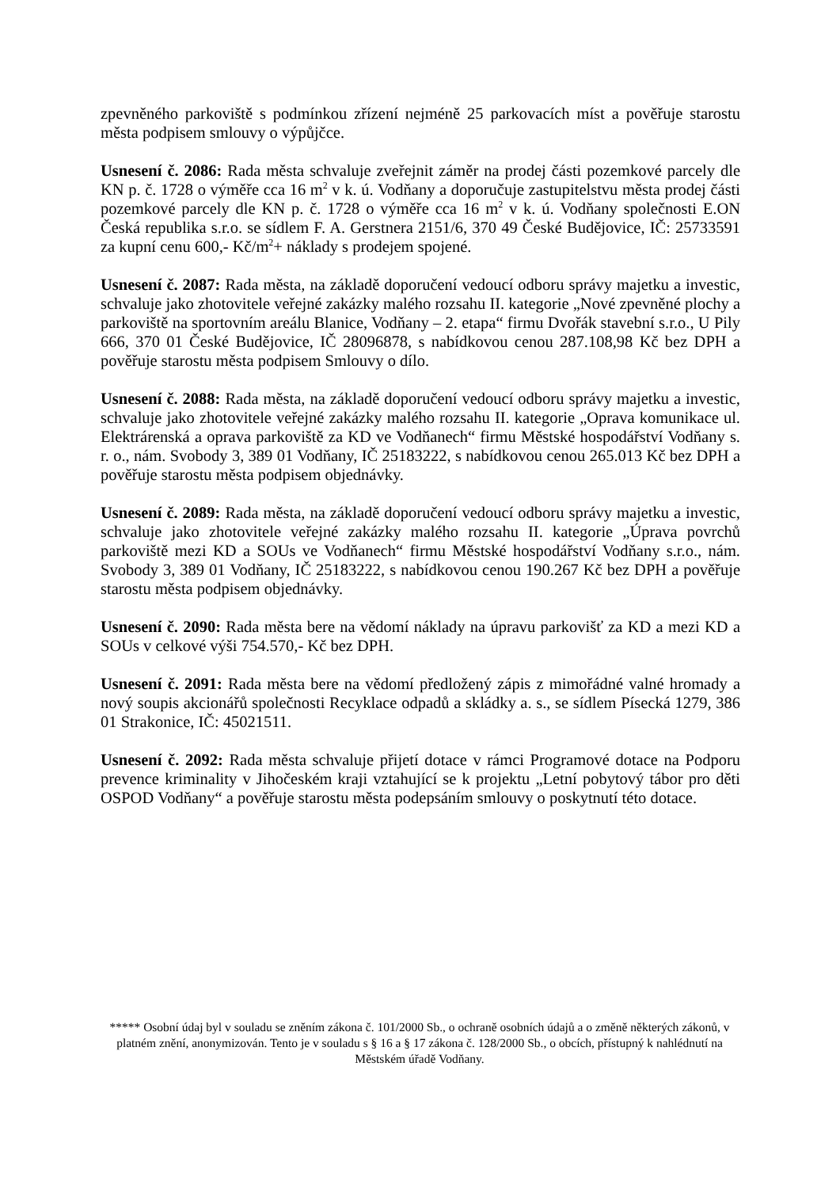zpevněného parkoviště s podmínkou zřízení nejméně 25 parkovacích míst a pověřuje starostu města podpisem smlouvy o výpůjčce.
Usnesení č. 2086: Rada města schvaluje zveřejnit záměr na prodej části pozemkové parcely dle KN p. č. 1728 o výměře cca 16 m<sup>2</sup> v k. ú. Vodňany a doporučuje zastupitelstvu města prodej části pozemkové parcely dle KN p. č. 1728 o výměře cca 16 m<sup>2</sup> v k. ú. Vodňany společnosti E.ON Česká republika s.r.o. se sídlem F. A. Gerstnera 2151/6, 370 49 České Budějovice, IČ: 25733591 za kupní cenu 600,- Kč/m<sup>2</sup>+ náklady s prodejem spojené.
Usnesení č. 2087: Rada města, na základě doporučení vedoucí odboru správy majetku a investic, schvaluje jako zhotovitele veřejné zakázky malého rozsahu II. kategorie „Nové zpevněné plochy a parkoviště na sportovním areálu Blanice, Vodňany – 2. etapa“ firmu Dvořák stavební s.r.o., U Pily 666, 370 01 České Budějovice, IČ 28096878, s nabídkovou cenou 287.108,98 Kč bez DPH a pověřuje starostu města podpisem Smlouvy o dílo.
Usnesení č. 2088: Rada města, na základě doporučení vedoucí odboru správy majetku a investic, schvaluje jako zhotovitele veřejné zakázky malého rozsahu II. kategorie „Oprava komunikace ul. Elektrárenská a oprava parkoviště za KD ve Vodňanech“ firmu Městské hospodářství Vodňany s. r. o., nám. Svobody 3, 389 01 Vodňany, IČ 25183222, s nabídkovou cenou 265.013 Kč bez DPH a pověřuje starostu města podpisem objednávky.
Usnesení č. 2089: Rada města, na základě doporučení vedoucí odboru správy majetku a investic, schvaluje jako zhotovitele veřejné zakázky malého rozsahu II. kategorie „Úprava povrchů parkoviště mezi KD a SOUs ve Vodňanech“ firmu Městské hospodářství Vodňany s.r.o., nám. Svobody 3, 389 01 Vodňany, IČ 25183222, s nabídkovou cenou 190.267 Kč bez DPH a pověřuje starostu města podpisem objednávky.
Usnesení č. 2090: Rada města bere na vědomí náklady na úpravu parkovišť za KD a mezi KD a SOUs v celkové výši 754.570,- Kč bez DPH.
Usnesení č. 2091: Rada města bere na vědomí předložený zápis z mimořádné valné hromady a nový soupis akcionářů společnosti Recyklace odpadů a skládky a. s., se sídlem Písecká 1279, 386 01 Strakonice, IČ: 45021511.
Usnesení č. 2092: Rada města schvaluje přijetí dotace v rámci Programové dotace na Podporu prevence kriminality v Jihočeském kraji vztahující se k projektu „Letní pobytový tábor pro děti OSPOD Vodňany“ a pověřuje starostu města podepsáním smlouvy o poskytnutí této dotace.
***** Osobní údaj byl v souladu se zněním zákona č. 101/2000 Sb., o ochraně osobních údajů a o změně některých zákonů, v platném znění, anonymizován. Tento je v souladu s § 16 a § 17 zákona č. 128/2000 Sb., o obcích, přístupný k nahlédnutí na Městském úřadě Vodňany.